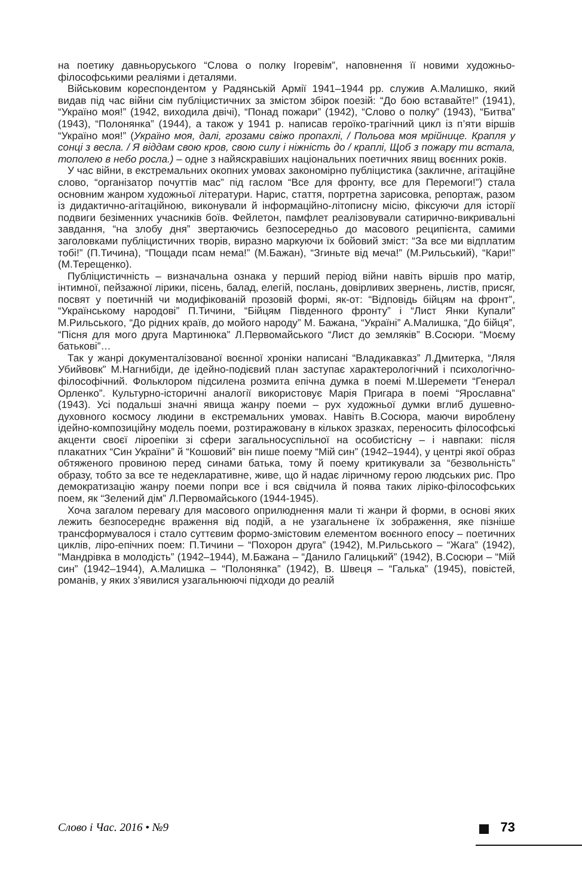на поетику давньоруського “Слова о полку Ігоревім”, наповнення її новими художньо-філософськими реаліями і деталями.
Військовим кореспондентом у Радянській Армії 1941–1944 рр. служив А.Малишко, який видав під час війни сім публіцистичних за змістом збірок поезій: “До бою вставайте!” (1941), “Україно моя!” (1942, виходила двічі), “Понад пожари” (1942), “Слово о полку” (1943), “Битва” (1943), “Полонянка” (1944), а також у 1941 р. написав героїко-трагічний цикл із п’яти віршів “Україно моя!” (Україно моя, далі, грозами свіжо пропахлі, / Польова моя мрійнице. Крапля у сонці з весла. / Я віддам свою кров, свою силу і ніжність до / краплі, Щоб з пожару ти встала, тополею в небо росла.) – одне з найяскравіших національних поетичних явищ воєнних років.
У час війни, в екстремальних окопних умовах закономірно публіцистика (закличне, агітаційне слово, “організатор почуттів мас” під гаслом “Все для фронту, все для Перемоги!”) стала основним жанром художньої літератури. Нарис, стаття, портретна зарисовка, репортаж, разом із дидактично-агітаційною, виконували й інформаційно-літописну місію, фіксуючи для історії подвиги безіменних учасників боїв. Фейлетон, памфлет реалізовували сатирично-викривальні завдання, “на злобу дня” звертаючись безпосередньо до масового реципієнта, самими заголовками публіцистичних творів, виразно маркуючи їх бойовий зміст: “За все ми відплатим тобі!” (П.Тичина), “Пощади псам нема!” (М.Бажан), “Згиньте від меча!” (М.Рильський), “Кари!” (М.Терещенко).
Публіцистичність – визначальна ознака у перший період війни навіть віршів про матір, інтимної, пейзажної лірики, пісень, балад, елегій, послань, довірливих звернень, листів, присяг, посвят у поетичній чи модифікованій прозовій формі, як-от: “Відповідь бійцям на фронт”, “Українському народові” П.Тичини, “Бійцям Південного фронту” і “Лист Янки Купали” М.Рильського, “До рідних країв, до мойого народу” М. Бажана, “Україні” А.Малишка, “До бійця”, “Пісня для мого друга Мартинюка” Л.Первомайського “Лист до земляків” В.Сосюри. “Моєму батькові”…
Так у жанрі документалізованої воєнної хроніки написані “Владикавказ” Л.Дмитерка, “Ляля Убийвовк” М.Нагнибіди, де ідейно-подієвий план заступає характерологічний і психологічно-філософічний. Фольклором підсилена розмита епічна думка в поемі М.Шеремети “Генерал Орленко”. Культурно-історичні аналогії використовує Марія Пригара в поемі “Ярославна” (1943). Усі подальші значні явища жанру поеми – рух художньої думки вглиб душевно-духовного космосу людини в екстремальних умовах. Навіть В.Сосюра, маючи вироблену ідейно-композиційну модель поеми, розтиражовану в кількох зразках, переносить філософські акценти своєї ліроепіки зі сфери загальносуспільної на особистісну – і навпаки: після плакатних “Син України” й “Кошовий” він пише поему “Мій син” (1942–1944), у центрі якої образ обтяженого провиною перед синами батька, тому й поему критикували за “безвольність” образу, тобто за все те недекларативне, живе, що й надає ліричному герою людських рис. Про демократизацію жанру поеми попри все і вся свідчила й поява таких ліріко-філософських поем, як “Зелений дім” Л.Первомайського (1944-1945).
Хоча загалом перевагу для масового оприлюднення мали ті жанри й форми, в основі яких лежить безпосереднє враження від подій, а не узагальнене їх зображення, яке пізніше трансформувалося і стало суттєвим формо-змістовим елементом воєнного епосу – поетичних циклів, ліро-епічних поем: П.Тичини – “Похорон друга” (1942), М.Рильського – “Жага” (1942), “Мандрівка в молодість” (1942–1944), М.Бажана – “Данило Галицький” (1942), В.Сосюри – “Мій син” (1942–1944), А.Малишка – “Полонянка” (1942), В. Швеця – “Галька” (1945), повістей, романів, у яких з’явилися узагальнюючі підходи до реалій
Слово і Час. 2016 • №9 73